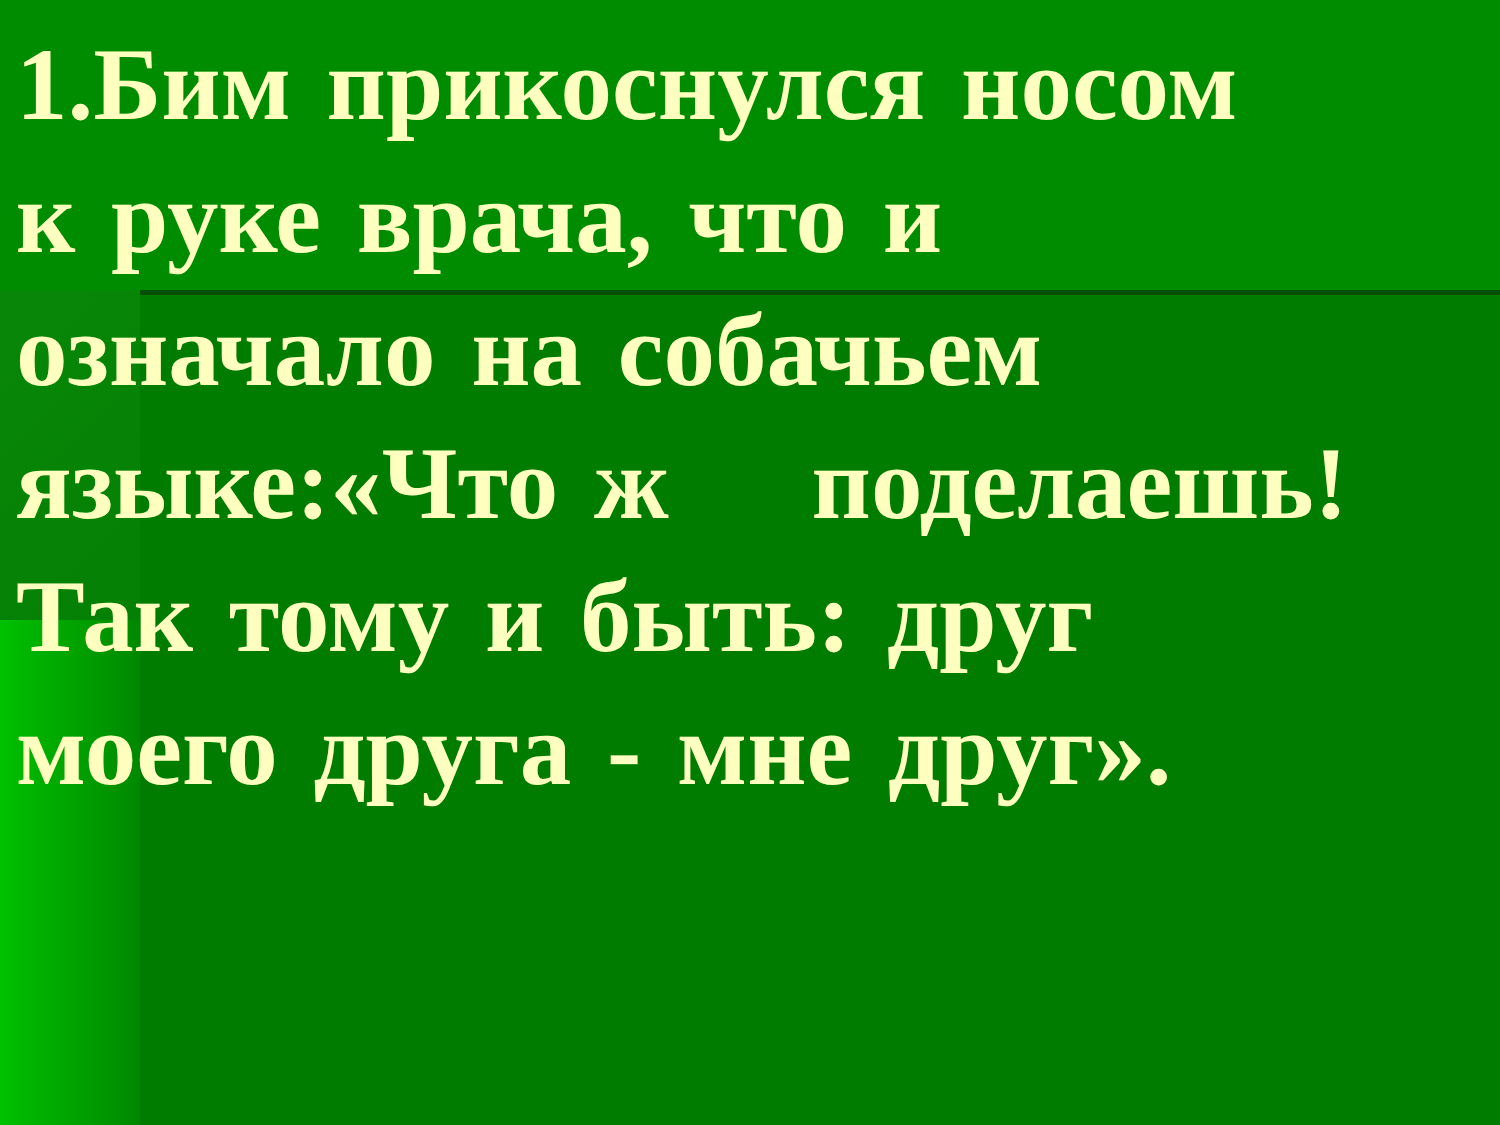1.Бим прикоснулся носом
к руке врача, что и
означало на собачьем
языке:«Что ж поделаешь!
Так тому и быть: друг
моего друга - мне друг».